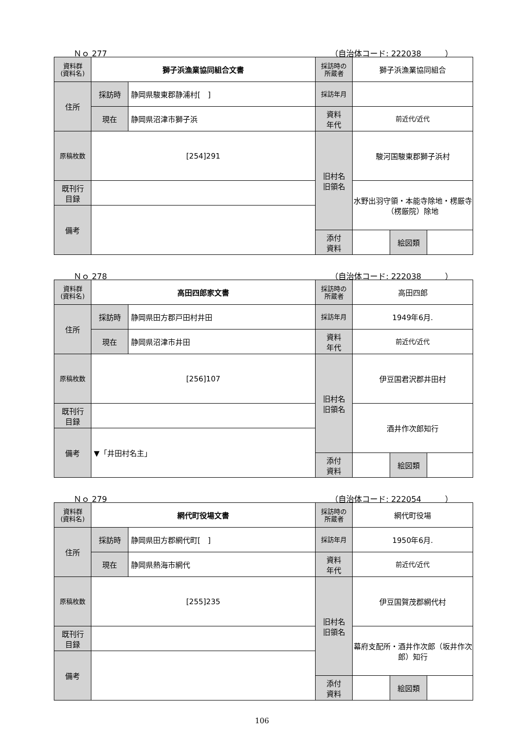Ｎｏ 277 （自治体コード: 222038　　　）
| 資料群 (資料名) | 獅子浜漁業協同組合文書 | | 採訪時の 所蔵者 | 獅子浜漁業協同組合 | | |
| 住所 | 採訪時 | 静岡県駿東郡静浦村[ ] | 採訪年月 | | | |
| | 現在 | 静岡県沼津市獅子浜 | 資料 年代 | 前近代/近代 | | |
| 原稿枚数 | [254]291 | | 旧村名 旧領名 | 駿河国駿東郡獅子浜村 | | |
| 既刊行 目録 | | | | 水野出羽守領・本能寺除地・楞厳寺（楞厳院）除地 | | |
| 備考 | | | | | | |
| | | | 添付 資料 | | 絵図類 | |
Ｎｏ 278 （自治体コード: 222038　　　）
| 資料群 (資料名) | 高田四郎家文書 | | 採訪時の 所蔵者 | 高田四郎 | | |
| 住所 | 採訪時 | 静岡県田方郡戸田村井田 | 採訪年月 | 1949年6月. | | |
| | 現在 | 静岡県沼津市井田 | 資料 年代 | 前近代/近代 | | |
| 原稿枚数 | [256]107 | | 旧村名 旧領名 | 伊豆国君沢郡井田村 | | |
| 既刊行 目録 | | | | 酒井作次郎知行 | | |
| 備考 | ▼「井田村名主」 | | | | | |
| | | | 添付 資料 | | 絵図類 | |
Ｎｏ 279 （自治体コード: 222054　　　）
| 資料群 (資料名) | 網代町役場文書 | | 採訪時の 所蔵者 | 網代町役場 | | |
| 住所 | 採訪時 | 静岡県田方郡網代町[ ] | 採訪年月 | 1950年6月. | | |
| | 現在 | 静岡県熱海市網代 | 資料 年代 | 前近代/近代 | | |
| 原稿枚数 | [255]235 | | 旧村名 旧領名 | 伊豆国賀茂郡網代村 | | |
| 既刊行 目録 | | | | 幕府支配所・酒井作次郎（坂井作次郎）知行 | | |
| 備考 | | | | | | |
| | | | 添付 資料 | | 絵図類 | |
106